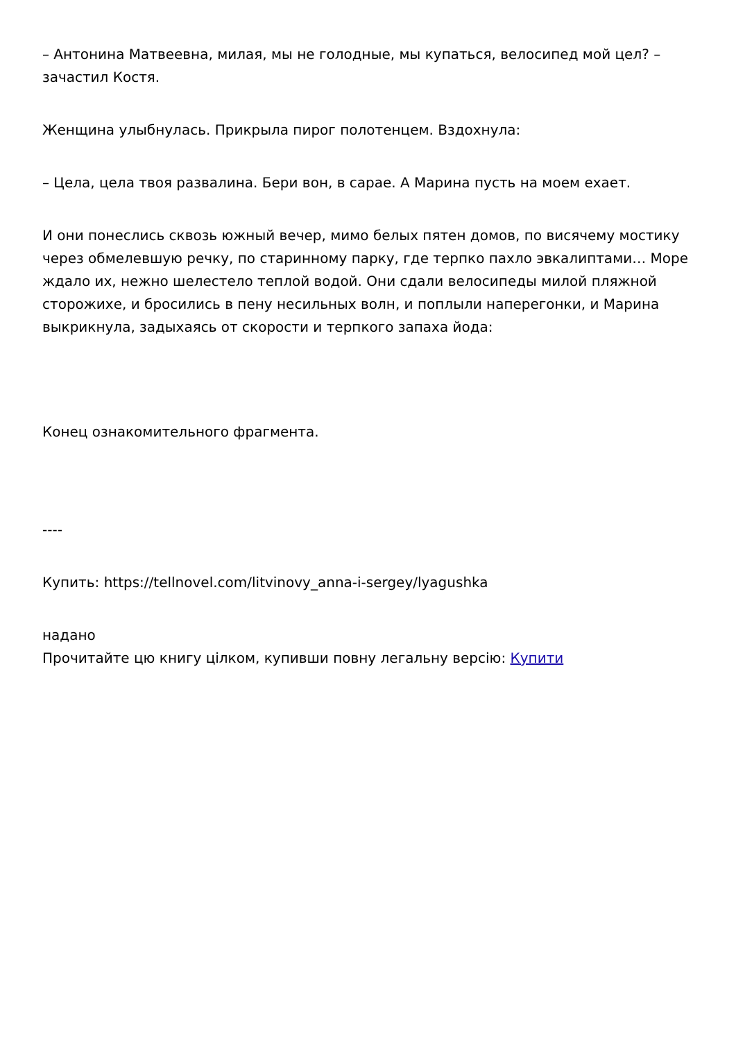– Антонина Матвеевна, милая, мы не голодные, мы купаться, велосипед мой цел? – зачастил Костя.
Женщина улыбнулась. Прикрыла пирог полотенцем. Вздохнула:
– Цела, цела твоя развалина. Бери вон, в сарае. А Марина пусть на моем ехает.
И они понеслись сквозь южный вечер, мимо белых пятен домов, по висячему мостику через обмелевшую речку, по старинному парку, где терпко пахло эвкалиптами… Море ждало их, нежно шелестело теплой водой. Они сдали велосипеды милой пляжной сторожихе, и бросились в пену несильных волн, и поплыли наперегонки, и Марина выкрикнула, задыхаясь от скорости и терпкого запаха йода:
Конец ознакомительного фрагмента.
----
Купить: https://tellnovel.com/litvinovy_anna-i-sergey/lyagushka
надано
Прочитайте цю книгу цілком, купивши повну легальну версію: Купити